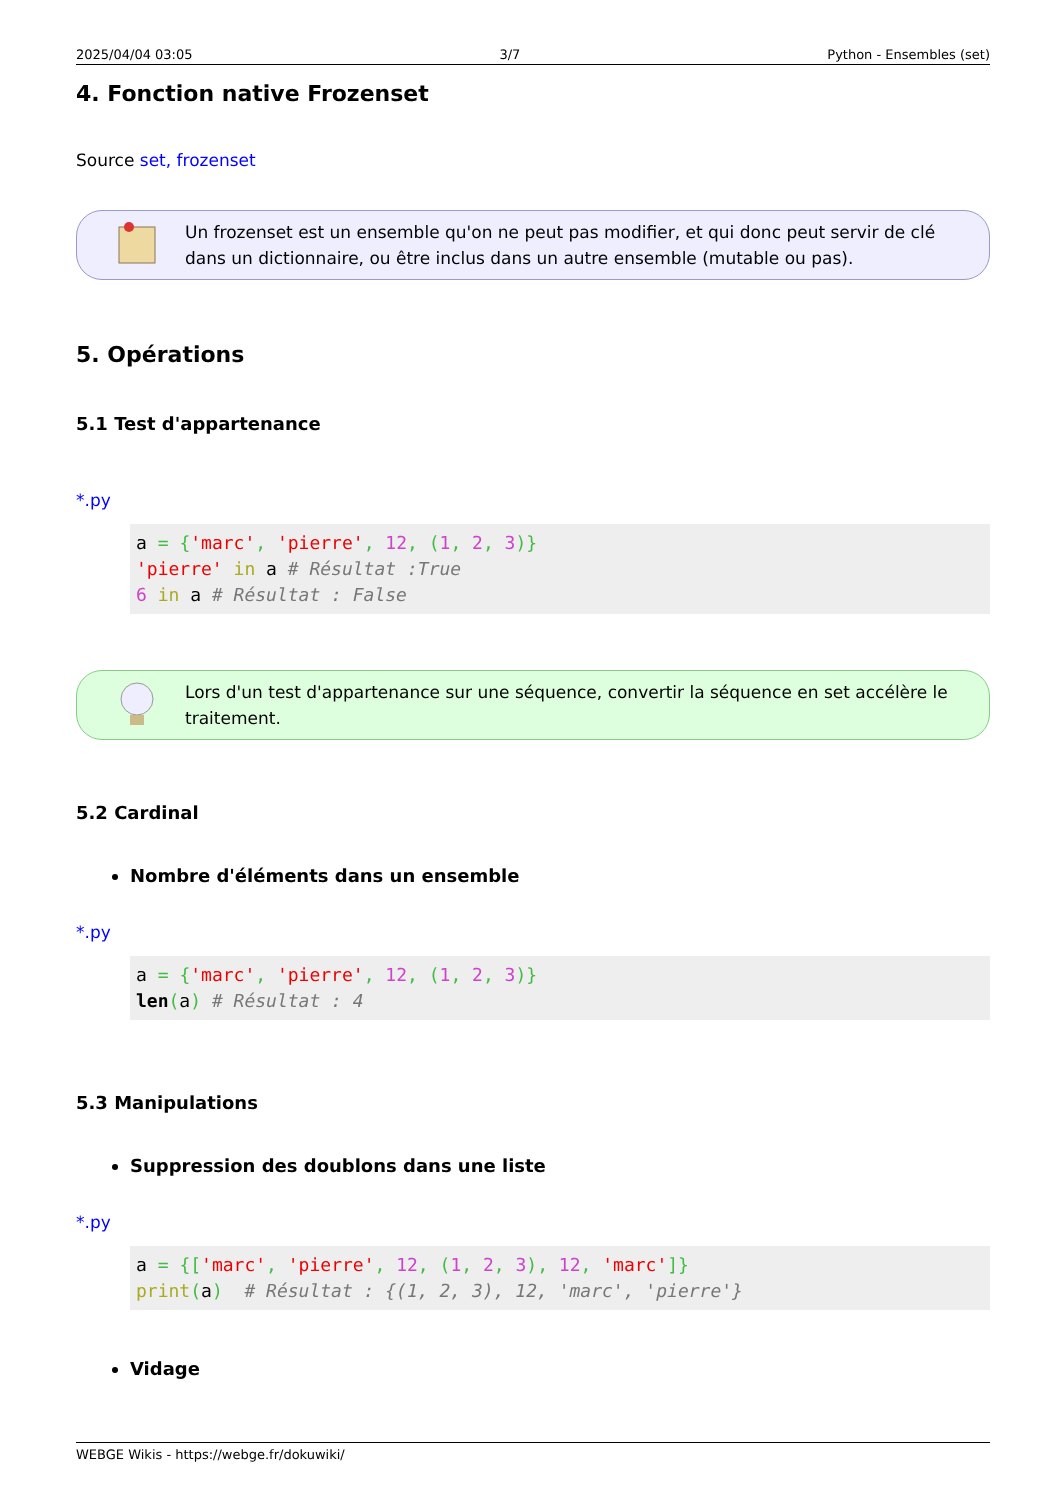2025/04/04 03:05 3/7 Python - Ensembles (set)
4. Fonction native Frozenset
Source set, frozenset
Un frozenset est un ensemble qu'on ne peut pas modifier, et qui donc peut servir de clé dans un dictionnaire, ou être inclus dans un autre ensemble (mutable ou pas).
5. Opérations
5.1 Test d'appartenance
*.py
a = {'marc', 'pierre', 12, (1, 2, 3)}
'pierre' in a # Résultat :True
6 in a # Résultat : False
Lors d'un test d'appartenance sur une séquence, convertir la séquence en set accélère le traitement.
5.2 Cardinal
Nombre d'éléments dans un ensemble
*.py
a = {'marc', 'pierre', 12, (1, 2, 3)}
len(a) # Résultat : 4
5.3 Manipulations
Suppression des doublons dans une liste
*.py
a = {['marc', 'pierre', 12, (1, 2, 3), 12, 'marc']}
print(a)  # Résultat : {(1, 2, 3), 12, 'marc', 'pierre'}
Vidage
WEBGE Wikis - https://webge.fr/dokuwiki/